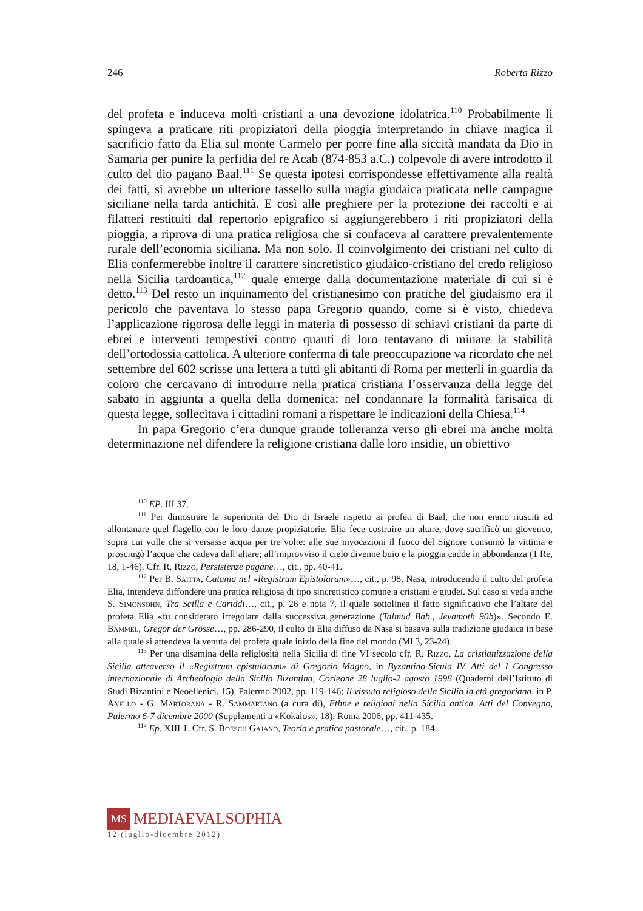246 Roberta Rizzo
del profeta e induceva molti cristiani a una devozione idolatrica.<sup>110</sup> Probabilmente li spingeva a praticare riti propiziatori della pioggia interpretando in chiave magica il sacrificio fatto da Elia sul monte Carmelo per porre fine alla siccità mandata da Dio in Samaria per punire la perfidia del re Acab (874-853 a.C.) colpevole di avere introdotto il culto del dio pagano Baal.<sup>111</sup> Se questa ipotesi corrispondesse effettivamente alla realtà dei fatti, si avrebbe un ulteriore tassello sulla magia giudaica praticata nelle campagne siciliane nella tarda antichità. E così alle preghiere per la protezione dei raccolti e ai filatteri restituiti dal repertorio epigrafico si aggiungerebbero i riti propiziatori della pioggia, a riprova di una pratica religiosa che si confaceva al carattere prevalentemente rurale dell’economia siciliana. Ma non solo. Il coinvolgimento dei cristiani nel culto di Elia confermerebbe inoltre il carattere sincretistico giudaico-cristiano del credo religioso nella Sicilia tardoantica,<sup>112</sup> quale emerge dalla documentazione materiale di cui si è detto.<sup>113</sup> Del resto un inquinamento del cristianesimo con pratiche del giudaismo era il pericolo che paventava lo stesso papa Gregorio quando, come si è visto, chiedeva l’applicazione rigorosa delle leggi in materia di possesso di schiavi cristiani da parte di ebrei e interventi tempestivi contro quanti di loro tentavano di minare la stabilità dell’ortodossia cattolica. A ulteriore conferma di tale preoccupazione va ricordato che nel settembre del 602 scrisse una lettera a tutti gli abitanti di Roma per metterli in guardia da coloro che cercavano di introdurre nella pratica cristiana l’osservanza della legge del sabato in aggiunta a quella della domenica: nel condannare la formalità farisaica di questa legge, sollecitava i cittadini romani a rispettare le indicazioni della Chiesa.<sup>114</sup>
In papa Gregorio c’era dunque grande tolleranza verso gli ebrei ma anche molta determinazione nel difendere la religione cristiana dalle loro insidie, un obiettivo
<sup>110</sup> EP. III 37.
<sup>111</sup> Per dimostrare la superiorità del Dio di Israele rispetto ai profeti di Baal, che non erano riusciti ad allontanare quel flagello con le loro danze propiziatorie, Elia fece costruire un altare, dove sacrificò un giovenco, sopra cui volle che si versasse acqua per tre volte: alle sue invocazioni il fuoco del Signore consumò la vittima e prosciugò l’acqua che cadeva dall’altare; all’improvviso il cielo divenne buio e la pioggia cadde in abbondanza (1 Re, 18, 1-46). Cfr. R. Rizzo, Persistenze pagane…, cit., pp. 40-41.
<sup>112</sup> Per B. Saitta, Catania nel «Registrum Epistolarum»…, cit., p. 98, Nasa, introducendo il culto del profeta Elia, intendeva diffondere una pratica religiosa di tipo sincretistico comune a cristiani e giudei. Sul caso si veda anche S. Simonsohn, Tra Scilla e Cariddi…, cit., p. 26 e nota 7, il quale sottolinea il fatto significativo che l’altare del profeta Elia «fu considerato irregolare dalla successiva generazione (Talmud Bab., Jevamoth 90b)». Secondo E. Bammel, Gregor der Grosse…, pp. 286-290, il culto di Elia diffuso da Nasa si basava sulla tradizione giudaica in base alla quale si attendeva la venuta del profeta quale inizio della fine del mondo (Ml 3, 23-24).
<sup>113</sup> Per una disamina della religiosità nella Sicilia di fine VI secolo cfr. R. Rizzo, La cristianizzazione della Sicilia attraverso il «Registrum epistularum» di Gregorio Magno, in Byzantino-Sicula IV. Atti del I Congresso internazionale di Archeologia della Sicilia Bizantina, Corleone 28 luglio-2 agosto 1998 (Quaderni dell’Istituto di Studi Bizantini e Neoellenici, 15), Palermo 2002, pp. 119-146; Il vissuto religioso della Sicilia in età gregoriana, in P. Anello - G. Martorana - R. Sammartano (a cura di), Ethne e religioni nella Sicilia antica. Atti del Convegno, Palermo 6-7 dicembre 2000 (Supplementi a «Kokalos», 18), Roma 2006, pp. 411-435.
<sup>114</sup> Ep. XIII 1. Cfr. S. Boesch Gajano, Teoria e pratica pastorale…, cit., p. 184.
MS MEDIAEVALSOPHIA
12 (luglio-dicembre 2012)